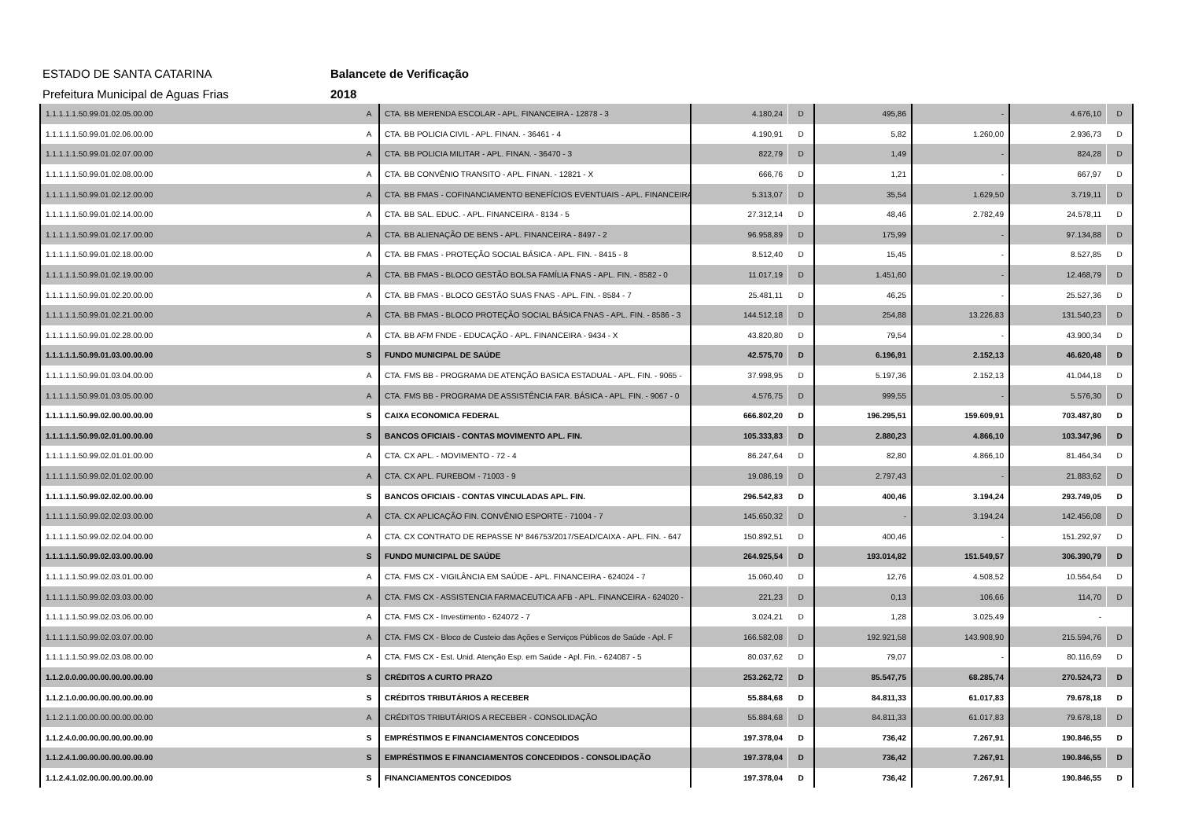ESTADO DE SANTA CATARINA Balancete de Verificação
Prefeitura Municipal de Aguas Frias 2018
| 1.1.1.1.1.50.99.01.02.05.00.00 | A | CTA. BB MERENDA ESCOLAR - APL. FINANCEIRA - 12878 - 3 | 4.180,24 | D | 495,86 | - | 4.676,10 | D |
| 1.1.1.1.1.50.99.01.02.06.00.00 | A | CTA. BB POLICIA CIVIL - APL. FINAN. - 36461 - 4 | 4.190,91 | D | 5,82 | 1.260,00 | 2.936,73 | D |
| 1.1.1.1.1.50.99.01.02.07.00.00 | A | CTA. BB POLICIA MILITAR - APL. FINAN. - 36470 - 3 | 822,79 | D | 1,49 | - | 824,28 | D |
| 1.1.1.1.1.50.99.01.02.08.00.00 | A | CTA. BB CONVÊNIO TRANSITO - APL. FINAN. - 12821 - X | 666,76 | D | 1,21 | - | 667,97 | D |
| 1.1.1.1.1.50.99.01.02.12.00.00 | A | CTA. BB FMAS - COFINANCIAMENTO BENEFÍCIOS EVENTUAIS - APL. FINANCEIRA | 5.313,07 | D | 35,54 | 1.629,50 | 3.719,11 | D |
| 1.1.1.1.1.50.99.01.02.14.00.00 | A | CTA. BB SAL. EDUC. - APL. FINANCEIRA - 8134 - 5 | 27.312,14 | D | 48,46 | 2.782,49 | 24.578,11 | D |
| 1.1.1.1.1.50.99.01.02.17.00.00 | A | CTA. BB ALIENAÇÃO DE BENS - APL. FINANCEIRA - 8497 - 2 | 96.958,89 | D | 175,99 | - | 97.134,88 | D |
| 1.1.1.1.1.50.99.01.02.18.00.00 | A | CTA. BB FMAS - PROTEÇÃO SOCIAL BÁSICA - APL. FIN. - 8415 - 8 | 8.512,40 | D | 15,45 | - | 8.527,85 | D |
| 1.1.1.1.1.50.99.01.02.19.00.00 | A | CTA. BB FMAS - BLOCO GESTÃO BOLSA FAMÍLIA FNAS - APL. FIN. - 8582 - 0 | 11.017,19 | D | 1.451,60 | - | 12.468,79 | D |
| 1.1.1.1.1.50.99.01.02.20.00.00 | A | CTA. BB FMAS - BLOCO GESTÃO SUAS FNAS - APL. FIN. - 8584 - 7 | 25.481,11 | D | 46,25 | - | 25.527,36 | D |
| 1.1.1.1.1.50.99.01.02.21.00.00 | A | CTA. BB FMAS - BLOCO PROTEÇÃO SOCIAL BÁSICA FNAS - APL. FIN. - 8586 - 3 | 144.512,18 | D | 254,88 | 13.226,83 | 131.540,23 | D |
| 1.1.1.1.1.50.99.01.02.28.00.00 | A | CTA. BB AFM FNDE - EDUCAÇÃO - APL. FINANCEIRA - 9434 - X | 43.820,80 | D | 79,54 | - | 43.900,34 | D |
| 1.1.1.1.1.50.99.01.03.00.00.00 | S | FUNDO MUNICIPAL DE SAÚDE | 42.575,70 | D | 6.196,91 | 2.152,13 | 46.620,48 | D |
| 1.1.1.1.1.50.99.01.03.04.00.00 | A | CTA. FMS BB - PROGRAMA DE ATENÇÃO BASICA ESTADUAL - APL. FIN. - 9065 - | 37.998,95 | D | 5.197,36 | 2.152,13 | 41.044,18 | D |
| 1.1.1.1.1.50.99.01.03.05.00.00 | A | CTA. FMS BB - PROGRAMA DE ASSISTÊNCIA FAR. BÁSICA - APL. FIN. - 9067 - 0 | 4.576,75 | D | 999,55 | - | 5.576,30 | D |
| 1.1.1.1.1.50.99.02.00.00.00.00 | S | CAIXA ECONOMICA FEDERAL | 666.802,20 | D | 196.295,51 | 159.609,91 | 703.487,80 | D |
| 1.1.1.1.1.50.99.02.01.00.00.00 | S | BANCOS OFICIAIS - CONTAS MOVIMENTO APL. FIN. | 105.333,83 | D | 2.880,23 | 4.866,10 | 103.347,96 | D |
| 1.1.1.1.1.50.99.02.01.01.00.00 | A | CTA. CX APL. - MOVIMENTO - 72 - 4 | 86.247,64 | D | 82,80 | 4.866,10 | 81.464,34 | D |
| 1.1.1.1.1.50.99.02.01.02.00.00 | A | CTA. CX APL. FUREBOM - 71003 - 9 | 19.086,19 | D | 2.797,43 | - | 21.883,62 | D |
| 1.1.1.1.1.50.99.02.02.00.00.00 | S | BANCOS OFICIAIS - CONTAS VINCULADAS APL. FIN. | 296.542,83 | D | 400,46 | 3.194,24 | 293.749,05 | D |
| 1.1.1.1.1.50.99.02.02.03.00.00 | A | CTA. CX APLICAÇÃO FIN. CONVÊNIO ESPORTE - 71004 - 7 | 145.650,32 | D | - | 3.194,24 | 142.456,08 | D |
| 1.1.1.1.1.50.99.02.02.04.00.00 | A | CTA. CX CONTRATO DE REPASSE Nº 846753/2017/SEAD/CAIXA - APL. FIN. - 647 | 150.892,51 | D | 400,46 | - | 151.292,97 | D |
| 1.1.1.1.1.50.99.02.03.00.00.00 | S | FUNDO MUNICIPAL DE SAÚDE | 264.925,54 | D | 193.014,82 | 151.549,57 | 306.390,79 | D |
| 1.1.1.1.1.50.99.02.03.01.00.00 | A | CTA. FMS CX - VIGILÂNCIA EM SAÚDE - APL. FINANCEIRA - 624024 - 7 | 15.060,40 | D | 12,76 | 4.508,52 | 10.564,64 | D |
| 1.1.1.1.1.50.99.02.03.03.00.00 | A | CTA. FMS CX - ASSISTENCIA FARMACEUTICA AFB - APL. FINANCEIRA - 624020 - | 221,23 | D | 0,13 | 106,66 | 114,70 | D |
| 1.1.1.1.1.50.99.02.03.06.00.00 | A | CTA. FMS CX - Investimento - 624072 - 7 | 3.024,21 | D | 1,28 | 3.025,49 | - | |
| 1.1.1.1.1.50.99.02.03.07.00.00 | A | CTA. FMS CX - Bloco de Custeio das Ações e Serviços Públicos de Saúde - Apl. F | 166.582,08 | D | 192.921,58 | 143.908,90 | 215.594,76 | D |
| 1.1.1.1.1.50.99.02.03.08.00.00 | A | CTA. FMS CX - Est. Unid. Atenção Esp. em Saúde - Apl. Fin. - 624087 - 5 | 80.037,62 | D | 79,07 | - | 80.116,69 | D |
| 1.1.2.0.0.00.00.00.00.00.00.00 | S | CRÉDITOS A CURTO PRAZO | 253.262,72 | D | 85.547,75 | 68.285,74 | 270.524,73 | D |
| 1.1.2.1.0.00.00.00.00.00.00.00 | S | CRÉDITOS TRIBUTÁRIOS A RECEBER | 55.884,68 | D | 84.811,33 | 61.017,83 | 79.678,18 | D |
| 1.1.2.1.1.00.00.00.00.00.00.00 | A | CRÉDITOS TRIBUTÁRIOS A RECEBER - CONSOLIDAÇÃO | 55.884,68 | D | 84.811,33 | 61.017,83 | 79.678,18 | D |
| 1.1.2.4.0.00.00.00.00.00.00.00 | S | EMPRÉSTIMOS E FINANCIAMENTOS CONCEDIDOS | 197.378,04 | D | 736,42 | 7.267,91 | 190.846,55 | D |
| 1.1.2.4.1.00.00.00.00.00.00.00 | S | EMPRÉSTIMOS E FINANCIAMENTOS CONCEDIDOS - CONSOLIDAÇÃO | 197.378,04 | D | 736,42 | 7.267,91 | 190.846,55 | D |
| 1.1.2.4.1.02.00.00.00.00.00.00 | S | FINANCIAMENTOS CONCEDIDOS | 197.378,04 | D | 736,42 | 7.267,91 | 190.846,55 | D |